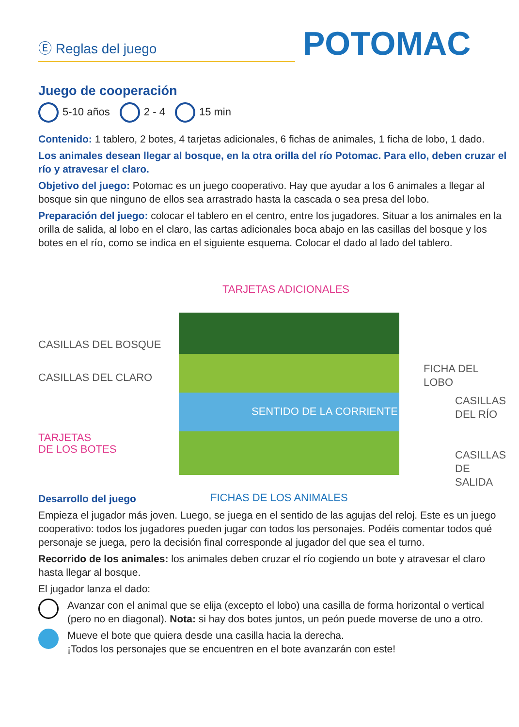Ⓔ Reglas del juego
POTOMAC
Juego de cooperación
5-10 años 2 - 4 15 min
Contenido: 1 tablero, 2 botes, 4 tarjetas adicionales, 6 fichas de animales, 1 ficha de lobo, 1 dado.
Los animales desean llegar al bosque, en la otra orilla del río Potomac. Para ello, deben cruzar el río y atravesar el claro.
Objetivo del juego: Potomac es un juego cooperativo. Hay que ayudar a los 6 animales a llegar al bosque sin que ninguno de ellos sea arrastrado hasta la cascada o sea presa del lobo.
Preparación del juego: colocar el tablero en el centro, entre los jugadores. Situar a los animales en la orilla de salida, al lobo en el claro, las cartas adicionales boca abajo en las casillas del bosque y los botes en el río, como se indica en el siguiente esquema. Colocar el dado al lado del tablero.
TARJETAS ADICIONALES
CASILLAS DEL BOSQUE
CASILLAS DEL CLARO
FICHA DEL LOBO
SENTIDO DE LA CORRIENTE
CASILLAS
DEL RÍO
TARJETAS
DE LOS BOTES
CASILLAS
DE SALIDA
FICHAS DE LOS ANIMALES
Desarrollo del juego
Empieza el jugador más joven. Luego, se juega en el sentido de las agujas del reloj. Este es un juego cooperativo: todos los jugadores pueden jugar con todos los personajes. Podéis comentar todos qué personaje se juega, pero la decisión final corresponde al jugador del que sea el turno.
Recorrido de los animales: los animales deben cruzar el río cogiendo un bote y atravesar el claro hasta llegar al bosque.
El jugador lanza el dado:
Avanzar con el animal que se elija (excepto el lobo) una casilla de forma horizontal o vertical (pero no en diagonal). Nota: si hay dos botes juntos, un peón puede moverse de uno a otro.
Mueve el bote que quiera desde una casilla hacia la derecha.
¡Todos los personajes que se encuentren en el bote avanzarán con este!